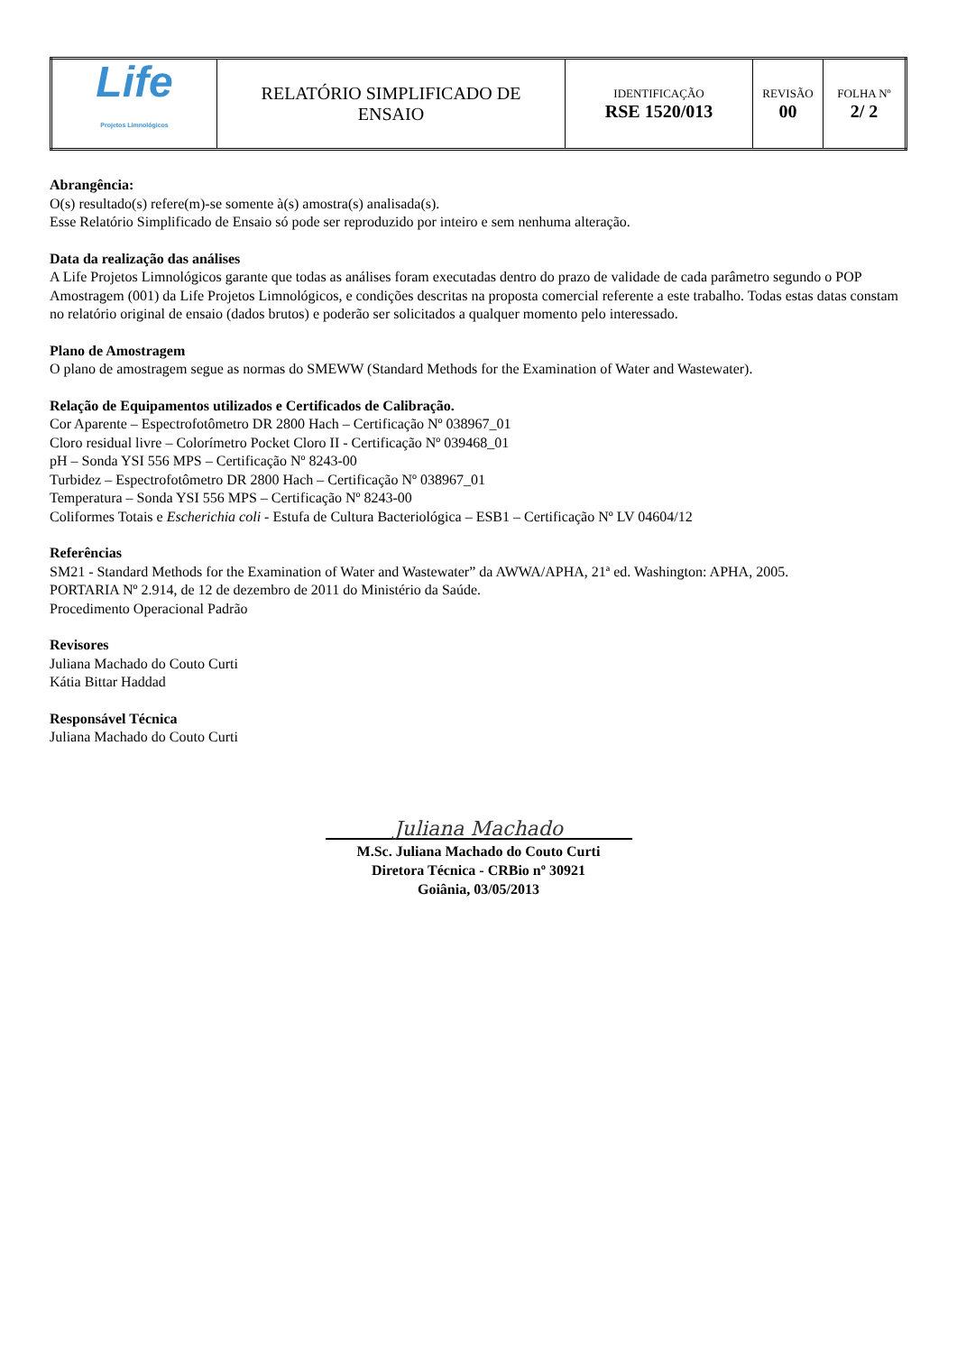| Life Projetos Limnológicos | RELATÓRIO SIMPLIFICADO DE ENSAIO | IDENTIFICAÇÃO RSE 1520/013 | REVISÃO 00 | FOLHA Nº 2/ 2 |
Abrangência:
O(s) resultado(s) refere(m)-se somente à(s) amostra(s) analisada(s).
Esse Relatório Simplificado de Ensaio só pode ser reproduzido por inteiro e sem nenhuma alteração.
Data da realização das análises
A Life Projetos Limnológicos garante que todas as análises foram executadas dentro do prazo de validade de cada parâmetro segundo o POP Amostragem (001) da Life Projetos Limnológicos, e condições descritas na proposta comercial referente a este trabalho. Todas estas datas constam no relatório original de ensaio (dados brutos) e poderão ser solicitados a qualquer momento pelo interessado.
Plano de Amostragem
O plano de amostragem segue as normas do SMEWW (Standard Methods for the Examination of Water and Wastewater).
Relação de Equipamentos utilizados e Certificados de Calibração.
Cor Aparente – Espectrofotômetro DR 2800 Hach – Certificação Nº 038967_01
Cloro residual livre – Colorímetro Pocket Cloro II - Certificação Nº 039468_01
pH – Sonda YSI 556 MPS – Certificação Nº 8243-00
Turbidez – Espectrofotômetro DR 2800 Hach – Certificação Nº 038967_01
Temperatura – Sonda YSI 556 MPS – Certificação Nº 8243-00
Coliformes Totais e Escherichia coli - Estufa de Cultura Bacteriológica – ESB1 – Certificação Nº LV 04604/12
Referências
SM21 - Standard Methods for the Examination of Water and Wastewater” da AWWA/APHA, 21ª ed. Washington: APHA, 2005.
PORTARIA Nº 2.914, de 12 de dezembro de 2011 do Ministério da Saúde.
Procedimento Operacional Padrão
Revisores
Juliana Machado do Couto Curti
Kátia Bittar Haddad
Responsável Técnica
Juliana Machado do Couto Curti
Juliana Machado
M.Sc. Juliana Machado do Couto Curti
Diretora Técnica - CRBio nº 30921
Goiânia, 03/05/2013